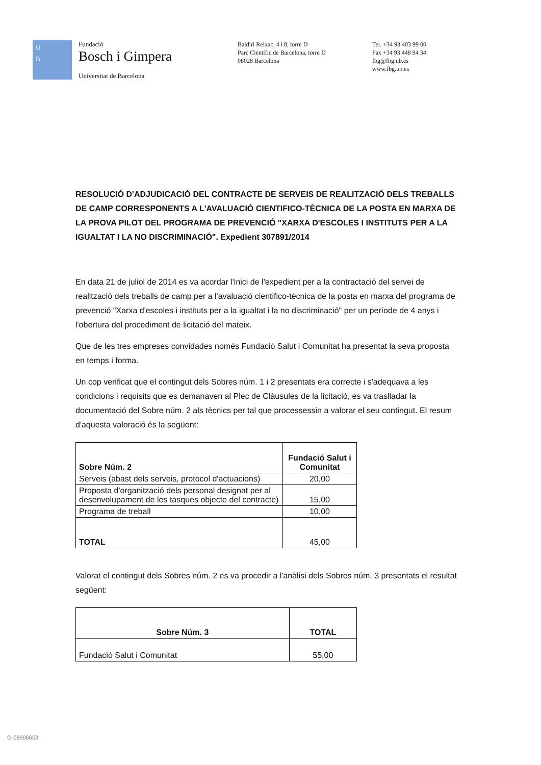U
B
Fundació
Bosch i Gimpera
Universitat de Barcelona
Baldiri Reixac, 4 i 8, torre D
Parc Científic de Barcelona, torre D
08028 Barcelona
Tel. +34 93 403 99 00
Fax +34 93 448 94 34
fbg@fbg.ub.es
www.fbg.ub.es
RESOLUCIÓ D'ADJUDICACIÓ DEL CONTRACTE DE SERVEIS DE REALITZACIÓ DELS TREBALLS DE CAMP CORRESPONENTS A L'AVALUACIÓ CIENTIFICO-TÈCNICA DE LA POSTA EN MARXA DE LA PROVA PILOT DEL PROGRAMA DE PREVENCIÓ "XARXA D'ESCOLES I INSTITUTS PER A LA IGUALTAT I LA NO DISCRIMINACIÓ". Expedient 307891/2014
En data 21 de juliol de 2014 es va acordar l'inici de l'expedient per a la contractació del servei de realització dels treballs de camp per a l'avaluació cientifico-tècnica de la posta en marxa del programa de prevenció "Xarxa d'escoles i instituts per a la igualtat i la no discriminació" per un període de 4 anys i l'obertura del procediment de licitació del mateix.
Que de les tres empreses convidades només Fundació Salut i Comunitat ha presentat la seva proposta en temps i forma.
Un cop verificat que el contingut dels Sobres núm. 1 i 2 presentats era correcte i s'adequava a les condicions i requisits que es demanaven al Plec de Clàusules de la licitació, es va traslladar la documentació del Sobre núm. 2 als tècnics per tal que processessin a valorar el seu contingut. El resum d'aquesta valoració és la següent:
| Sobre Núm. 2 | Fundació Salut i Comunitat |
| --- | --- |
| Serveis (abast dels serveis, protocol d'actuacions) | 20,00 |
| Proposta d'organització dels personal designat per al desenvolupament de les tasques objecte del contracte) | 15,00 |
| Programa de treball | 10,00 |
| TOTAL | 45,00 |
Valorat el contingut dels Sobres núm. 2 es va procedir a l'anàlisi dels Sobres núm. 3 presentats el resultat següent:
| Sobre Núm. 3 | TOTAL |
| --- | --- |
| Fundació Salut i Comunitat | 55,00 |
G-08906653